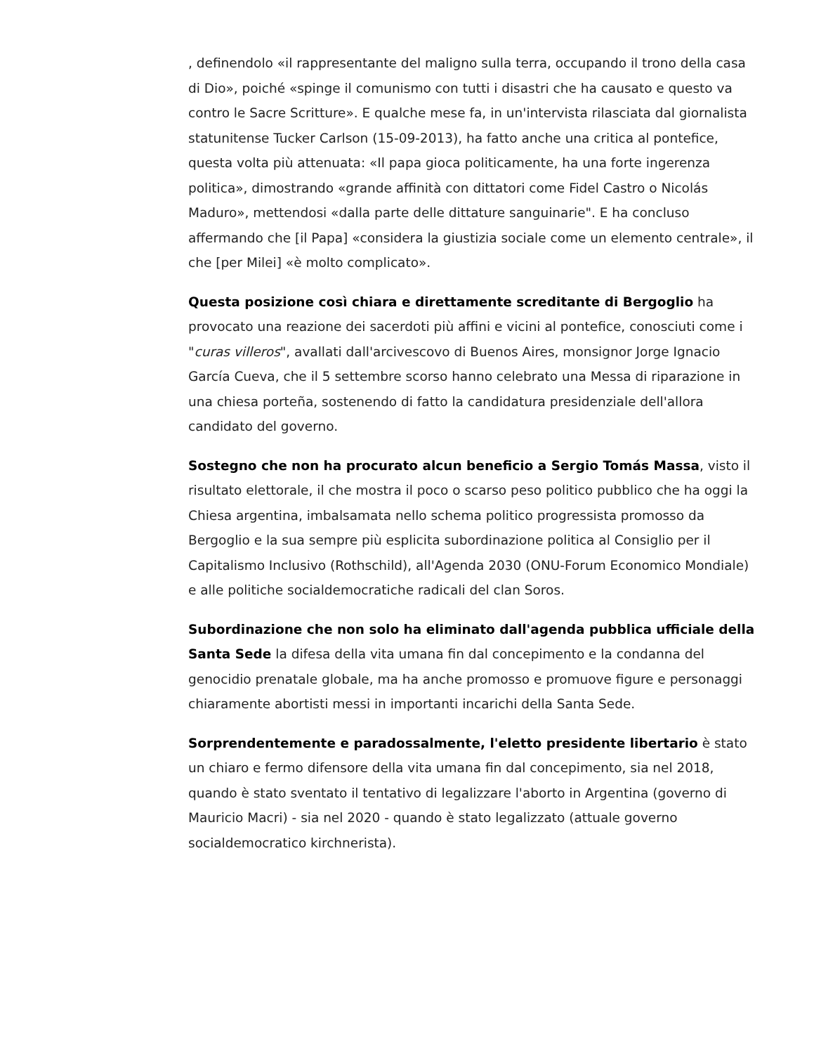, definendolo «il rappresentante del maligno sulla terra, occupando il trono della casa di Dio», poiché «spinge il comunismo con tutti i disastri che ha causato e questo va contro le Sacre Scritture». E qualche mese fa, in un'intervista rilasciata dal giornalista statunitense Tucker Carlson (15-09-2013), ha fatto anche una critica al pontefice, questa volta più attenuata: «Il papa gioca politicamente, ha una forte ingerenza politica», dimostrando «grande affinità con dittatori come Fidel Castro o Nicolás Maduro», mettendosi «dalla parte delle dittature sanguinarie". E ha concluso affermando che [il Papa] «considera la giustizia sociale come un elemento centrale», il che [per Milei] «è molto complicato».
Questa posizione così chiara e direttamente screditante di Bergoglio ha provocato una reazione dei sacerdoti più affini e vicini al pontefice, conosciuti come i "curas villeros", avallati dall'arcivescovo di Buenos Aires, monsignor Jorge Ignacio García Cueva, che il 5 settembre scorso hanno celebrato una Messa di riparazione in una chiesa porteña, sostenendo di fatto la candidatura presidenziale dell'allora candidato del governo.
Sostegno che non ha procurato alcun beneficio a Sergio Tomás Massa, visto il risultato elettorale, il che mostra il poco o scarso peso politico pubblico che ha oggi la Chiesa argentina, imbalsamata nello schema politico progressista promosso da Bergoglio e la sua sempre più esplicita subordinazione politica al Consiglio per il Capitalismo Inclusivo (Rothschild), all'Agenda 2030 (ONU-Forum Economico Mondiale) e alle politiche socialdemocratiche radicali del clan Soros.
Subordinazione che non solo ha eliminato dall'agenda pubblica ufficiale della Santa Sede la difesa della vita umana fin dal concepimento e la condanna del genocidio prenatale globale, ma ha anche promosso e promuove figure e personaggi chiaramente abortisti messi in importanti incarichi della Santa Sede.
Sorprendentemente e paradossalmente, l'eletto presidente libertario è stato un chiaro e fermo difensore della vita umana fin dal concepimento, sia nel 2018, quando è stato sventato il tentativo di legalizzare l'aborto in Argentina (governo di Mauricio Macri) - sia nel 2020 - quando è stato legalizzato (attuale governo socialdemocratico kirchnerista).